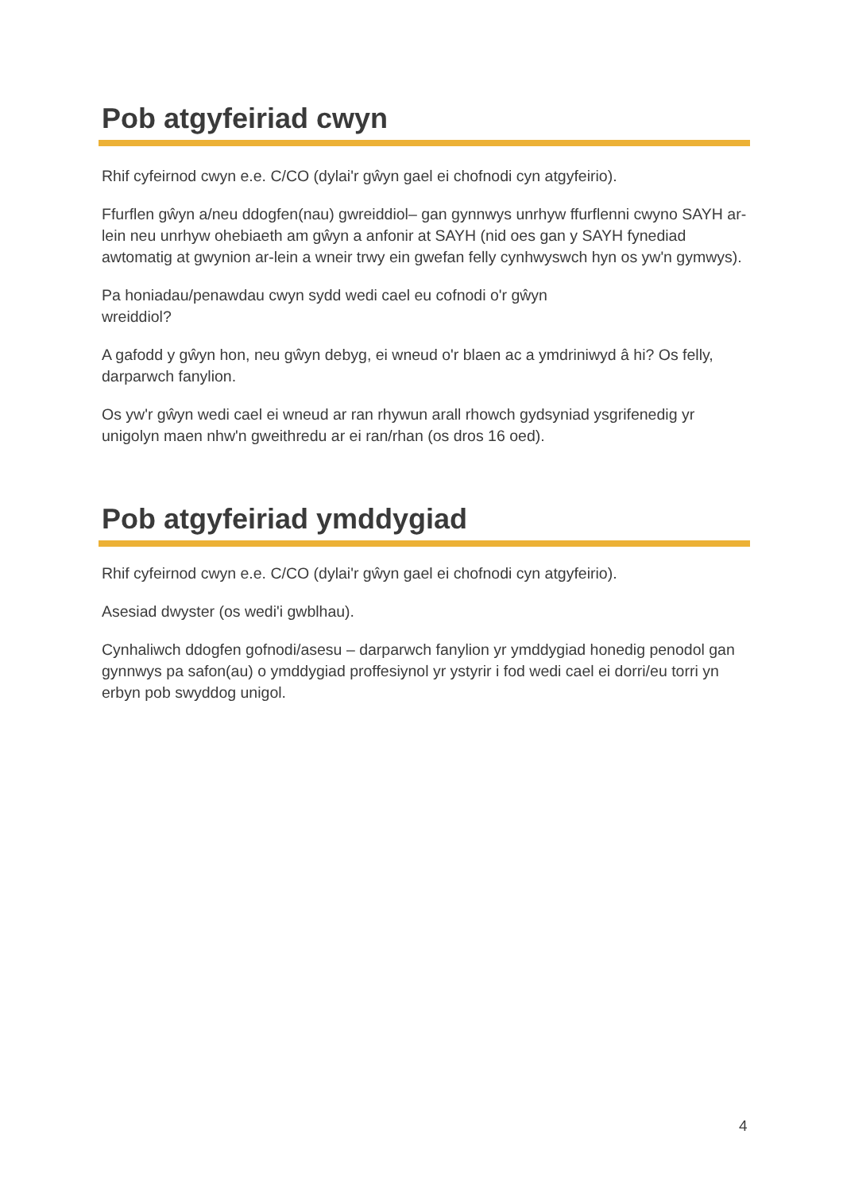Pob atgyfeiriad cwyn
Rhif cyfeirnod cwyn e.e. C/CO (dylai'r gŵyn gael ei chofnodi cyn atgyfeirio).
Ffurflen gŵyn a/neu ddogfen(nau) gwreiddiol– gan gynnwys unrhyw ffurflenni cwyno SAYH ar-lein neu unrhyw ohebiaeth am gŵyn a anfonir at SAYH (nid oes gan y SAYH fynediad awtomatig at gwynion ar-lein a wneir trwy ein gwefan felly cynhwyswch hyn os yw'n gymwys).
Pa honiadau/penawdau cwyn sydd wedi cael eu cofnodi o'r gŵyn
wreiddiol?
A gafodd y gŵyn hon, neu gŵyn debyg, ei wneud o'r blaen ac a ymdriniwyd â hi? Os felly, darparwch fanylion.
Os yw'r gŵyn wedi cael ei wneud ar ran rhywun arall rhowch gydsyniad ysgrifenedig yr unigolyn maen nhw'n gweithredu ar ei ran/rhan (os dros 16 oed).
Pob atgyfeiriad ymddygiad
Rhif cyfeirnod cwyn e.e. C/CO (dylai'r gŵyn gael ei chofnodi cyn atgyfeirio).
Asesiad dwyster (os wedi'i gwblhau).
Cynhaliwch ddogfen gofnodi/asesu – darparwch fanylion yr ymddygiad honedig penodol gan gynnwys pa safon(au) o ymddygiad proffesiynol yr ystyrir i fod wedi cael ei dorri/eu torri yn erbyn pob swyddog unigol.
4